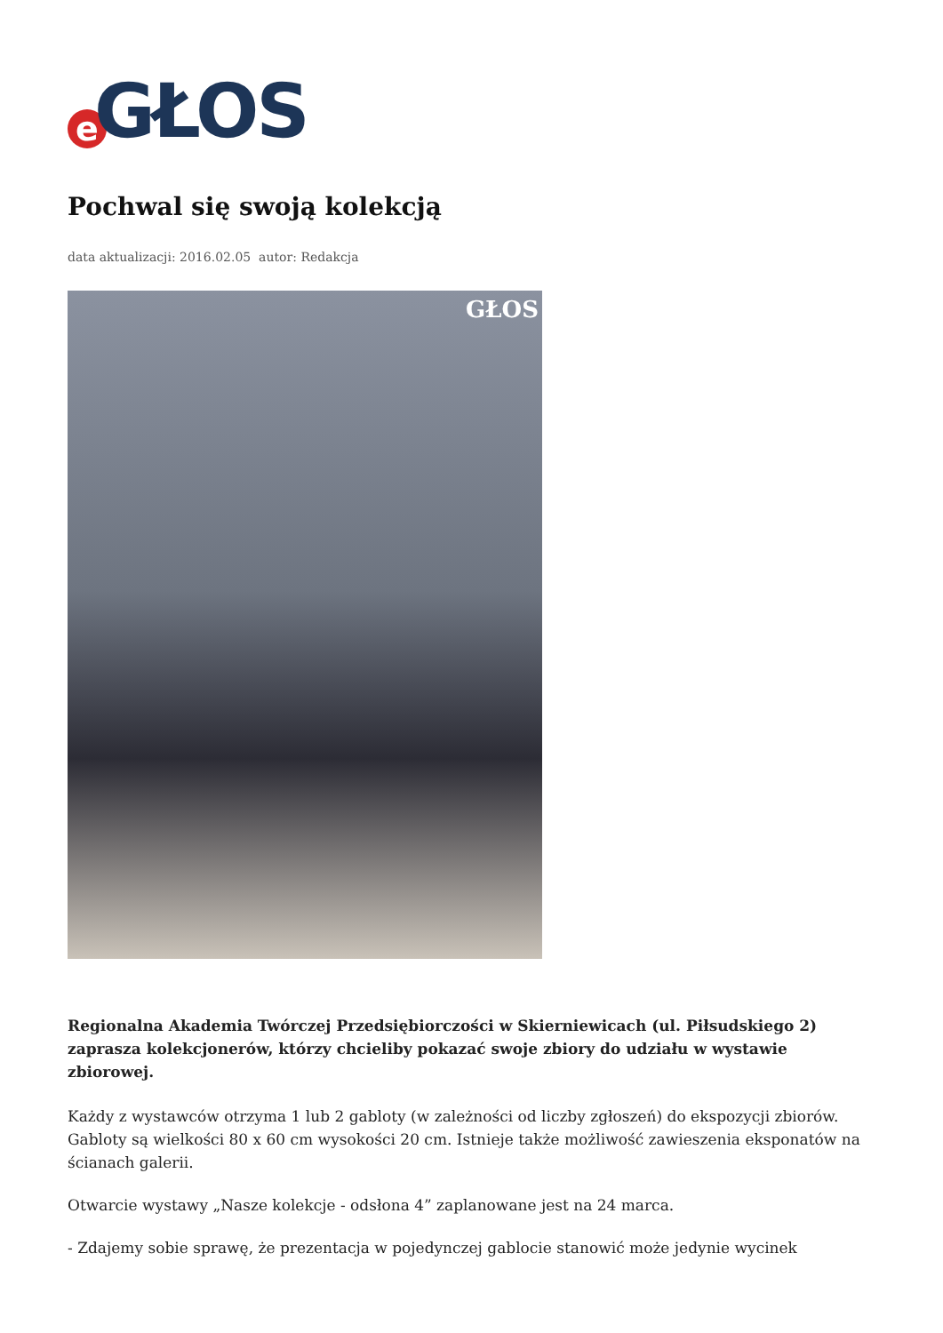e GŁOS
Pochwal się swoją kolekcją
data aktualizacji: 2016.02.05 autor: Redakcja
GŁOS
Regionalna Akademia Twórczej Przedsiębiorczości w Skierniewicach (ul. Piłsudskiego 2) zaprasza kolekcjonerów, którzy chcieliby pokazać swoje zbiory do udziału w wystawie zbiorowej.
Każdy z wystawców otrzyma 1 lub 2 gabloty (w zależności od liczby zgłoszeń) do ekspozycji zbiorów. Gabloty są wielkości 80 x 60 cm wysokości 20 cm. Istnieje także możliwość zawieszenia eksponatów na ścianach galerii.
Otwarcie wystawy „Nasze kolekcje - odsłona 4” zaplanowane jest na 24 marca.
- Zdajemy sobie sprawę, że prezentacja w pojedynczej gablocie stanowić może jedynie wycinek